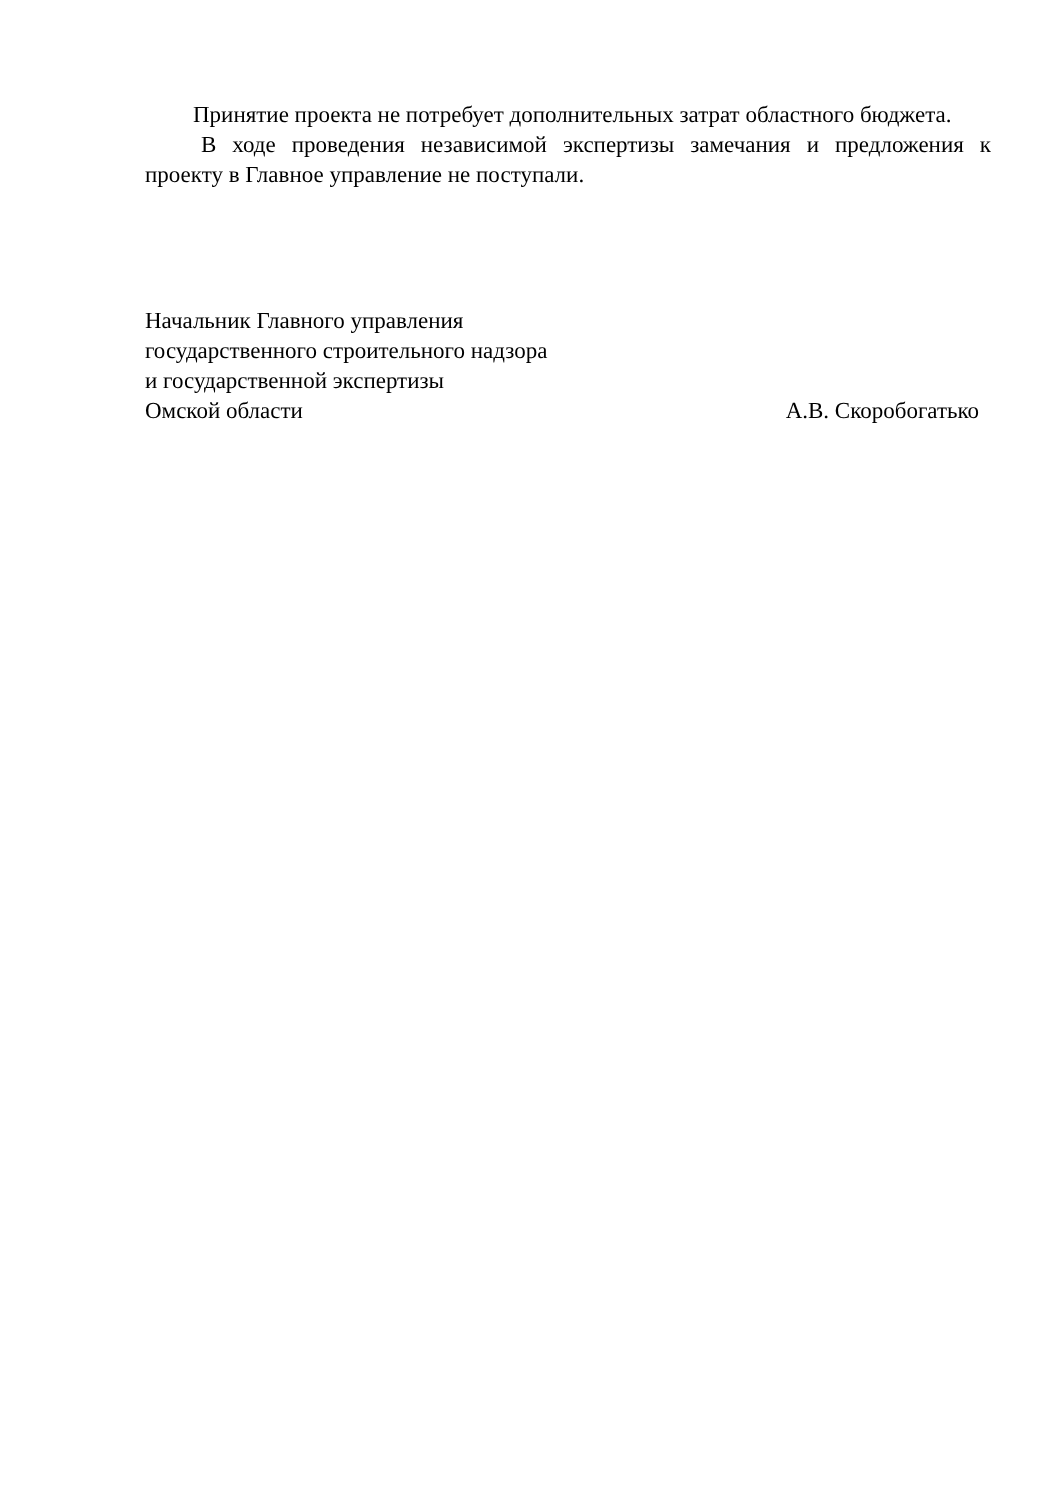Принятие проекта не потребует дополнительных затрат областного бюджета.
В ходе проведения независимой экспертизы замечания и предложения к проекту в Главное управление не поступали.
Начальник Главного управления
государственного строительного надзора
и государственной экспертизы
Омской области А.В. Скоробогатько